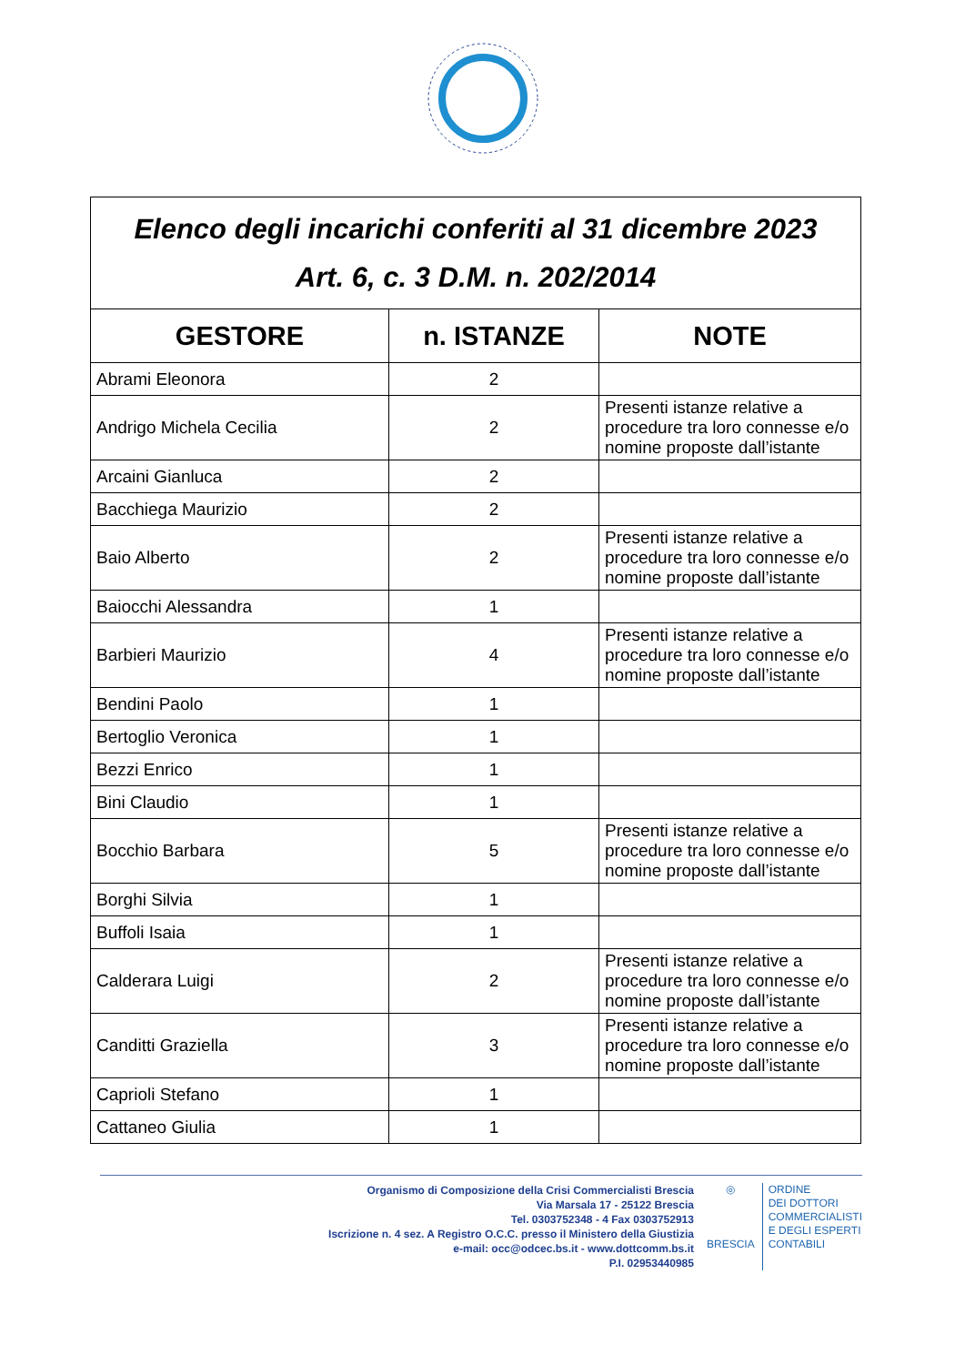| Elenco degli incarichi conferiti al 31 dicembre 2023 Art. 6, c. 3 D.M. n. 202/2014 | | |
| GESTORE | n. ISTANZE | NOTE |
| Abrami Eleonora | 2 | |
| Andrigo Michela Cecilia | 2 | Presenti istanze relative a procedure tra loro connesse e/o nomine proposte dall’istante |
| Arcaini Gianluca | 2 | |
| Bacchiega Maurizio | 2 | |
| Baio Alberto | 2 | Presenti istanze relative a procedure tra loro connesse e/o nomine proposte dall’istante |
| Baiocchi Alessandra | 1 | |
| Barbieri Maurizio | 4 | Presenti istanze relative a procedure tra loro connesse e/o nomine proposte dall’istante |
| Bendini Paolo | 1 | |
| Bertoglio Veronica | 1 | |
| Bezzi Enrico | 1 | |
| Bini Claudio | 1 | |
| Bocchio Barbara | 5 | Presenti istanze relative a procedure tra loro connesse e/o nomine proposte dall’istante |
| Borghi Silvia | 1 | |
| Buffoli Isaia | 1 | |
| Calderara Luigi | 2 | Presenti istanze relative a procedure tra loro connesse e/o nomine proposte dall’istante |
| Canditti Graziella | 3 | Presenti istanze relative a procedure tra loro connesse e/o nomine proposte dall’istante |
| Caprioli Stefano | 1 | |
| Cattaneo Giulia | 1 | |
Organismo di Composizione della Crisi Commercialisti Brescia
Via Marsala 17 - 25122 Brescia
Tel. 0303752348 - 4 Fax 0303752913
Iscrizione n. 4 sez. A Registro O.C.C. presso il Ministero della Giustizia
e-mail: occ@odcec.bs.it - www.dottcomm.bs.it
P.I. 02953440985
◎
BRESCIA
ORDINE
DEI DOTTORI
COMMERCIALISTI
E DEGLI ESPERTI
CONTABILI